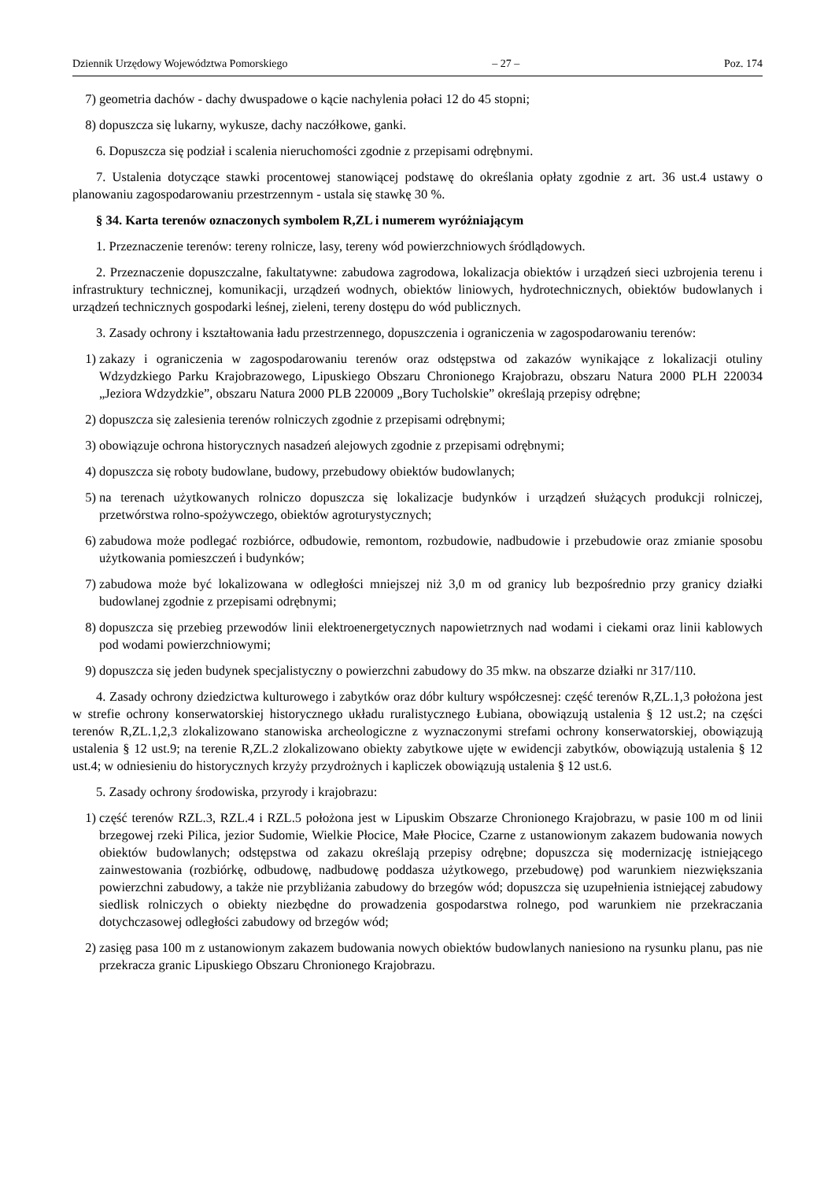Dziennik Urzędowy Województwa Pomorskiego – 27 – Poz. 174
7) geometria dachów - dachy dwuspadowe o kącie nachylenia połaci 12 do 45 stopni;
8) dopuszcza się lukarny, wykusze, dachy naczółkowe, ganki.
6. Dopuszcza się podział i scalenia nieruchomości zgodnie z przepisami odrębnymi.
7. Ustalenia dotyczące stawki procentowej stanowiącej podstawę do określania opłaty zgodnie z art. 36 ust.4 ustawy o planowaniu zagospodarowaniu przestrzennym - ustala się stawkę 30 %.
§ 34. Karta terenów oznaczonych symbolem R,ZL i numerem wyróżniającym
1. Przeznaczenie terenów: tereny rolnicze, lasy, tereny wód powierzchniowych śródlądowych.
2. Przeznaczenie dopuszczalne, fakultatywne: zabudowa zagrodowa, lokalizacja obiektów i urządzeń sieci uzbrojenia terenu i infrastruktury technicznej, komunikacji, urządzeń wodnych, obiektów liniowych, hydrotechnicznych, obiektów budowlanych i urządzeń technicznych gospodarki leśnej, zieleni, tereny dostępu do wód publicznych.
3. Zasady ochrony i kształtowania ładu przestrzennego, dopuszczenia i ograniczenia w zagospodarowaniu terenów:
1) zakazy i ograniczenia w zagospodarowaniu terenów oraz odstępstwa od zakazów wynikające z lokalizacji otuliny Wdzydzkiego Parku Krajobrazowego, Lipuskiego Obszaru Chronionego Krajobrazu, obszaru Natura 2000 PLH 220034 „Jeziora Wdzydzkie”, obszaru Natura 2000 PLB 220009 „Bory Tucholskie” określają przepisy odrębne;
2) dopuszcza się zalesienia terenów rolniczych zgodnie z przepisami odrębnymi;
3) obowiązuje ochrona historycznych nasadzeń alejowych zgodnie z przepisami odrębnymi;
4) dopuszcza się roboty budowlane, budowy, przebudowy obiektów budowlanych;
5) na terenach użytkowanych rolniczo dopuszcza się lokalizacje budynków i urządzeń służących produkcji rolniczej, przetwórstwa rolno-spożywczego, obiektów agroturystycznych;
6) zabudowa może podlegać rozbiórce, odbudowie, remontom, rozbudowie, nadbudowie i przebudowie oraz zmianie sposobu użytkowania pomieszczeń i budynków;
7) zabudowa może być lokalizowana w odległości mniejszej niż 3,0 m od granicy lub bezpośrednio przy granicy działki budowlanej zgodnie z przepisami odrębnymi;
8) dopuszcza się przebieg przewodów linii elektroenergetycznych napowietrznych nad wodami i ciekami oraz linii kablowych pod wodami powierzchniowymi;
9) dopuszcza się jeden budynek specjalistyczny o powierzchni zabudowy do 35 mkw. na obszarze działki nr 317/110.
4. Zasady ochrony dziedzictwa kulturowego i zabytków oraz dóbr kultury współczesnej: część terenów R,ZL.1,3 położona jest w strefie ochrony konserwatorskiej historycznego układu ruralistycznego Łubiana, obowiązują ustalenia § 12 ust.2; na części terenów R,ZL.1,2,3 zlokalizowano stanowiska archeologiczne z wyznaczonymi strefami ochrony konserwatorskiej, obowiązują ustalenia § 12 ust.9; na terenie R,ZL.2 zlokalizowano obiekty zabytkowe ujęte w ewidencji zabytków, obowiązują ustalenia § 12 ust.4; w odniesieniu do historycznych krzyży przydrożnych i kapliczek obowiązują ustalenia § 12 ust.6.
5. Zasady ochrony środowiska, przyrody i krajobrazu:
1) część terenów RZL.3, RZL.4 i RZL.5 położona jest w Lipuskim Obszarze Chronionego Krajobrazu, w pasie 100 m od linii brzegowej rzeki Pilica, jezior Sudomie, Wielkie Płocice, Małe Płocice, Czarne z ustanowionym zakazem budowania nowych obiektów budowlanych; odstępstwa od zakazu określają przepisy odrębne; dopuszcza się modernizację istniejącego zainwestowania (rozbiórkę, odbudowę, nadbudowę poddasza użytkowego, przebudowę) pod warunkiem niezwiększania powierzchni zabudowy, a także nie przybliżania zabudowy do brzegów wód; dopuszcza się uzupełnienia istniejącej zabudowy siedlisk rolniczych o obiekty niezbędne do prowadzenia gospodarstwa rolnego, pod warunkiem nie przekraczania dotychczasowej odległości zabudowy od brzegów wód;
2) zasięg pasa 100 m z ustanowionym zakazem budowania nowych obiektów budowlanych naniesiono na rysunku planu, pas nie przekracza granic Lipuskiego Obszaru Chronionego Krajobrazu.